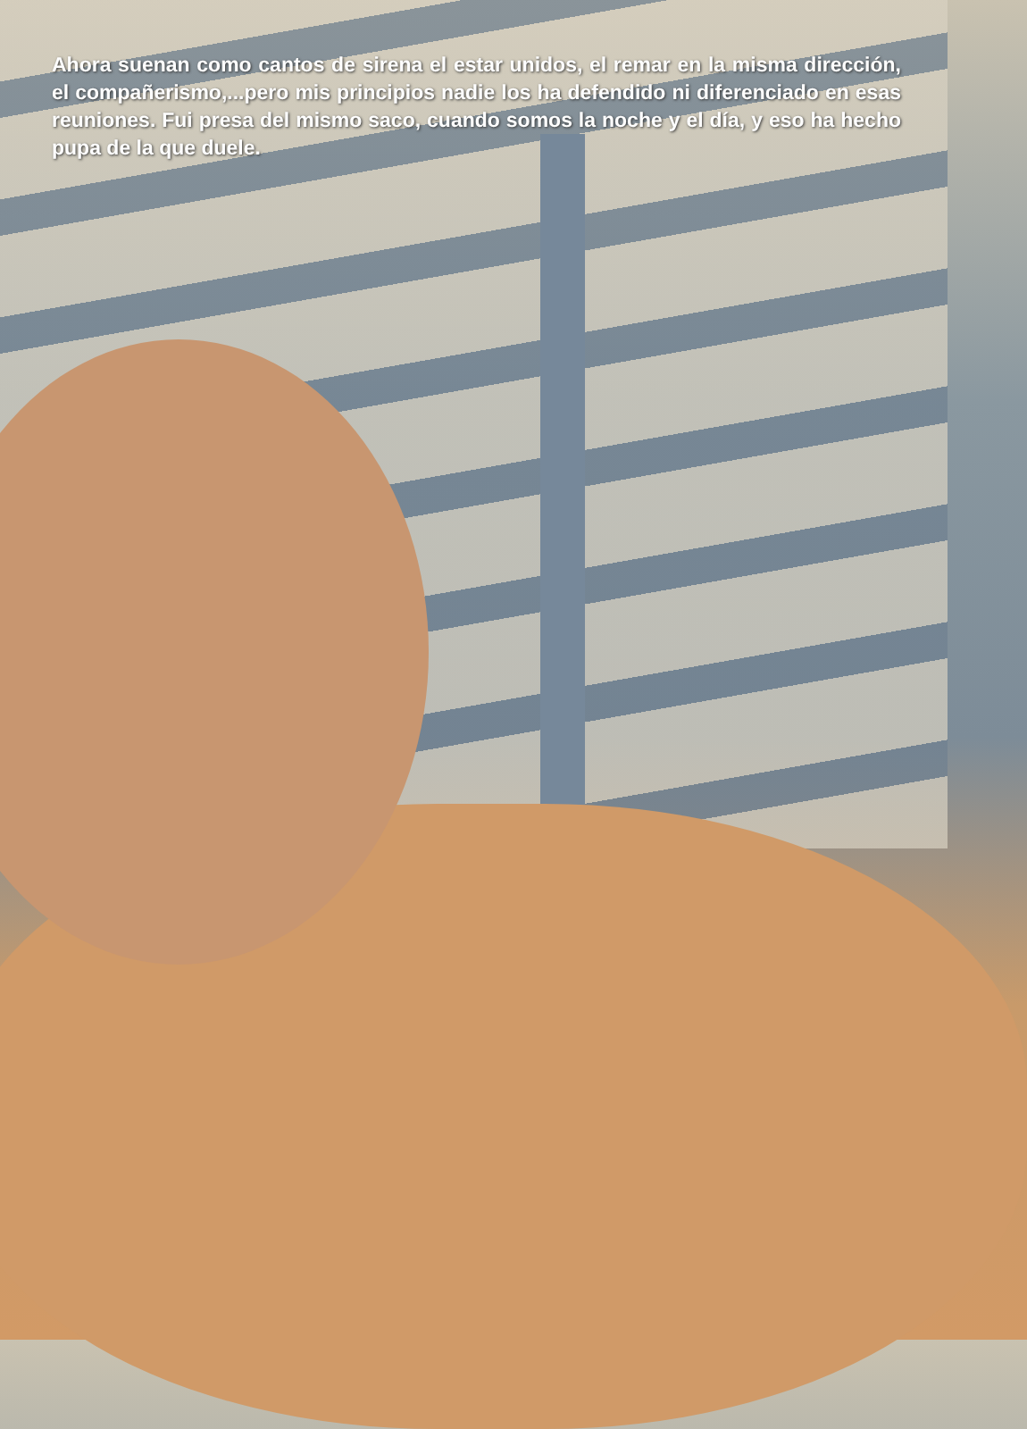Ahora suenan como cantos de sirena el estar unidos, el remar en la misma dirección, el compañerismo,...pero mis principios nadie los ha defendido ni diferenciado en esas reuniones. Fui presa del mismo saco, cuando somos la noche y el día, y eso ha hecho pupa de la que duele.